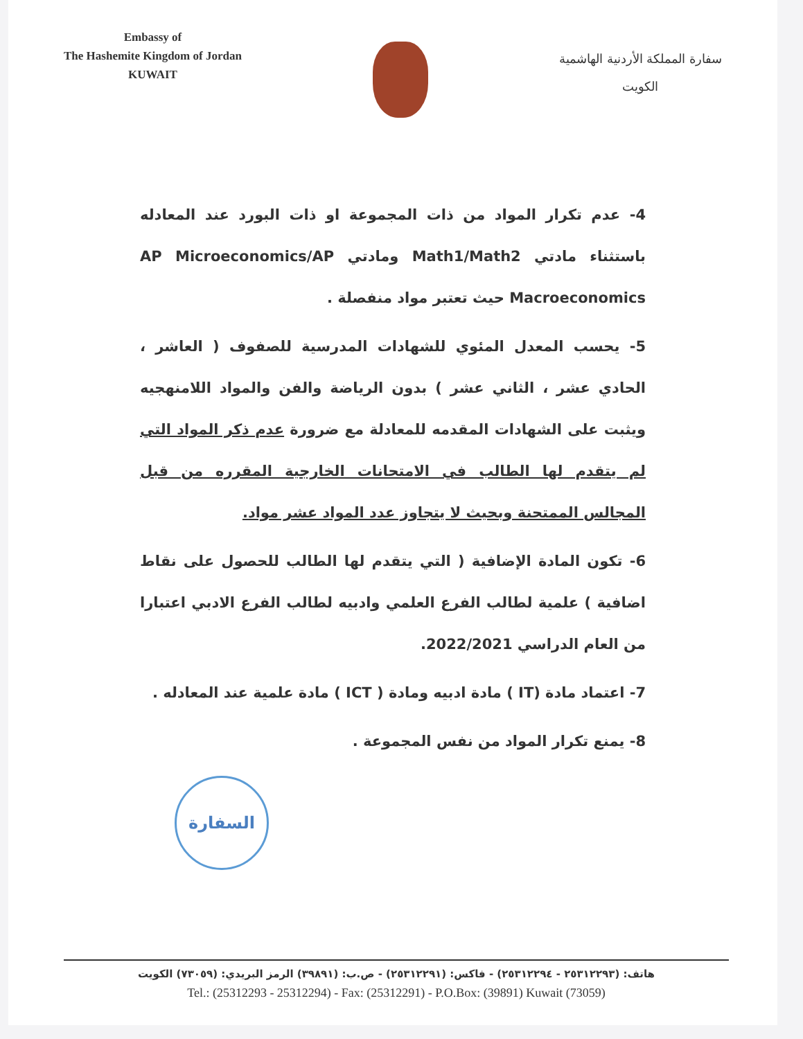Embassy of
The Hashemite Kingdom of Jordan
KUWAIT
سفارة المملكة الأردنية الهاشمية
الكويت
4- عدم تكرار المواد من ذات المجموعة او ذات البورد عند المعادله باستثناء مادتي Math1/Math2 ومادتي AP Microeconomics/AP Macroeconomics حيث تعتبر مواد منفصلة .
5- يحسب المعدل المئوي للشهادات المدرسية للصفوف ( العاشر ، الحادي عشر ، الثاني عشر ) بدون الرياضة والفن والمواد اللامنهجيه ويثبت على الشهادات المقدمه للمعادلة مع ضرورة عدم ذكر المواد التي لم يتقدم لها الطالب في الامتحانات الخارجية المقرره من قبل المجالس الممتحنة وبحيث لا يتجاوز عدد المواد عشر مواد.
6- تكون المادة الإضافية ( التي يتقدم لها الطالب للحصول على نقاط اضافية ) علمية لطالب الفرع العلمي وادبيه لطالب الفرع الادبي اعتبارا من العام الدراسي 2022/2021.
7- اعتماد مادة (IT ) مادة ادبيه ومادة ( ICT ) مادة علمية عند المعادله .
8- يمنع تكرار المواد من نفس المجموعة .
السفارة
هاتف: (٢٥٣١٢٢٩٣ - ٢٥٣١٢٢٩٤) - فاكس: (٢٥٣١٢٢٩١) - ص.ب: (٣٩٨٩١) الرمز البريدي: (٧٣٠٥٩) الكويت
Tel.: (25312293 - 25312294) - Fax: (25312291) - P.O.Box: (39891) Kuwait (73059)